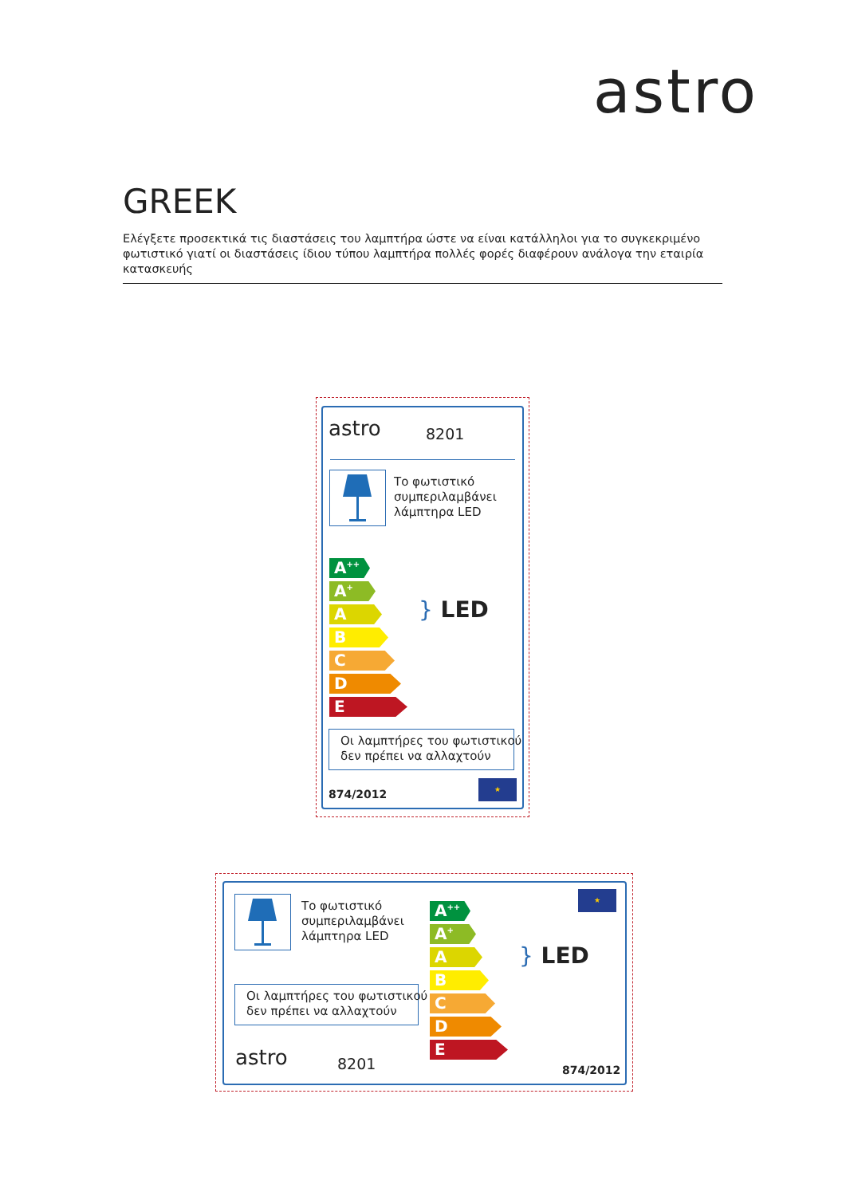astro
GREEK
Ελέγξετε προσεκτικά τις διαστάσεις του λαμπτήρα ώστε να είναι κατάλληλοι για το συγκεκριμένο φωτιστικό γιατί οι διαστάσεις ίδιου τύπου λαμπτήρα πολλές φορές διαφέρουν ανάλογα την εταιρία κατασκευής
astro 8201
Το φωτιστικό
συμπεριλαμβάνει
λάμπτηρα LED
A<sup>++</sup>
A<sup>+</sup>
A
B
C
D
E
} LED
Οι λαμπτήρες του φωτιστικού
δεν πρέπει να αλλαχτούν
874/2012
★
Το φωτιστικό
συμπεριλαμβάνει
λάμπτηρα LED
Οι λαμπτήρες του φωτιστικού
δεν πρέπει να αλλαχτούν
astro 8201
A<sup>++</sup>
A<sup>+</sup>
A
B
C
D
E
} LED
★
874/2012